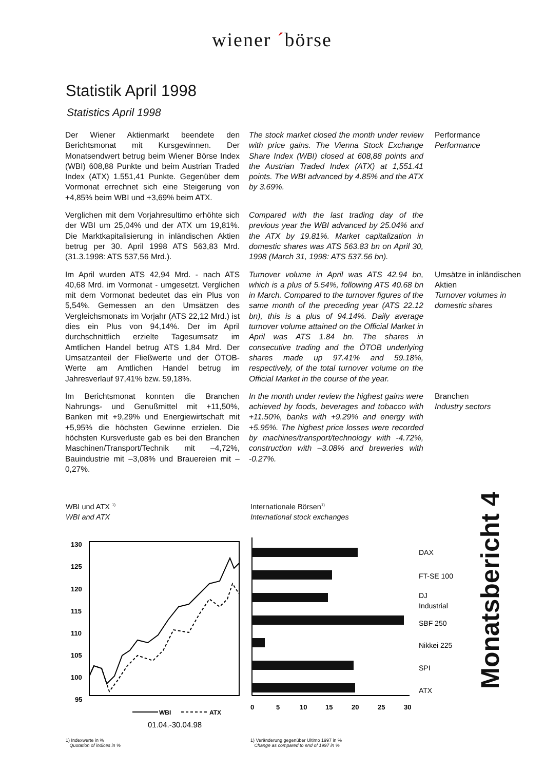wiener ´börse
Statistik April 1998
Statistics April 1998
Der Wiener Aktienmarkt beendete den Berichtsmonat mit Kursgewinnen. Der Monatsendwert betrug beim Wiener Börse Index (WBI) 608,88 Punkte und beim Austrian Traded Index (ATX) 1.551,41 Punkte. Gegenüber dem Vormonat errechnet sich eine Steigerung von +4,85% beim WBI und +3,69% beim ATX.
The stock market closed the month under review with price gains. The Vienna Stock Exchange Share Index (WBI) closed at 608,88 points and the Austrian Traded Index (ATX) at 1,551.41 points. The WBI advanced by 4.85% and the ATX by 3.69%.
Performance
Performance
Verglichen mit dem Vorjahresultimo erhöhte sich der WBI um 25,04% und der ATX um 19,81%. Die Marktkapitalisierung in inländischen Aktien betrug per 30. April 1998 ATS 563,83 Mrd. (31.3.1998: ATS 537,56 Mrd.).
Compared with the last trading day of the previous year the WBI advanced by 25.04% and the ATX by 19.81%. Market capitalization in domestic shares was ATS 563.83 bn on April 30, 1998 (March 31, 1998: ATS 537.56 bn).
Im April wurden ATS 42,94 Mrd. - nach ATS 40,68 Mrd. im Vormonat - umgesetzt. Verglichen mit dem Vormonat bedeutet das ein Plus von 5,54%. Gemessen an den Umsätzen des Vergleichsmonats im Vorjahr (ATS 22,12 Mrd.) ist dies ein Plus von 94,14%. Der im April durchschnittlich erzielte Tagesumsatz im Amtlichen Handel betrug ATS 1,84 Mrd. Der Umsatzanteil der Fließwerte und der ÖTOB-Werte am Amtlichen Handel betrug im Jahresverlauf 97,41% bzw. 59,18%.
Turnover volume in April was ATS 42.94 bn, which is a plus of 5.54%, following ATS 40.68 bn in March. Compared to the turnover figures of the same month of the preceding year (ATS 22.12 bn), this is a plus of 94.14%. Daily average turnover volume attained on the Official Market in April was ATS 1.84 bn. The shares in consecutive trading and the ÖTOB underlying shares made up 97.41% and 59.18%, respectively, of the total turnover volume on the Official Market in the course of the year.
Umsätze in inländischen Aktien
Turnover volumes in domestic shares
Im Berichtsmonat konnten die Branchen Nahrungs- und Genußmittel mit +11,50%, Banken mit +9,29% und Energiewirtschaft mit +5,95% die höchsten Gewinne erzielen. Die höchsten Kursverluste gab es bei den Branchen Maschinen/Transport/Technik mit –4,72%, Bauindustrie mit –3,08% und Brauereien mit –0,27%.
In the month under review the highest gains were achieved by foods, beverages and tobacco with +11.50%, banks with +9.29% and energy with +5.95%. The highest price losses were recorded by machines/transport/technology with -4.72%, construction with –3.08% and breweries with -0.27%.
Branchen
Industry sectors
WBI und ATX <sup>1)</sup>
WBI and ATX
130
125
120
115
110
105
100
95
WBI
ATX
01.04.-30.04.98
1) Indexwerte in %
Quotation of indices in %
Internationale Börsen<sup>1)</sup>
International stock exchanges
DAX
FT-SE 100
DJ
Industrial
SBF 250
Nikkei 225
SPI
ATX
0
5
10
15
20
25
30
1) Veränderung gegenüber Ultimo 1997 in %
Change as compared to end of 1997 in %
Monatsbericht 4